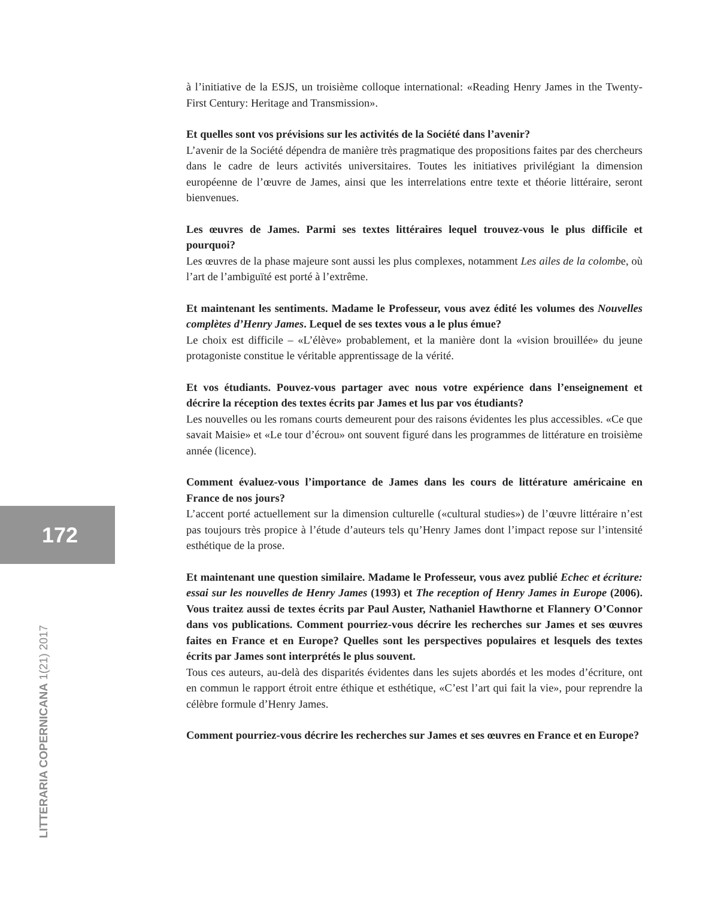à l’initiative de la ESJS, un troisième colloque international: «Reading Henry James in the Twenty-First Century: Heritage and Transmission».
Et quelles sont vos prévisions sur les activités de la Société dans l’avenir?
L’avenir de la Société dépendra de manière très pragmatique des propositions faites par des chercheurs dans le cadre de leurs activités universitaires. Toutes les initiatives privilégiant la dimension européenne de l’œuvre de James, ainsi que les interrelations entre texte et théorie littéraire, seront bienvenues.
Les œuvres de James. Parmi ses textes littéraires lequel trouvez-vous le plus difficile et pourquoi?
Les œuvres de la phase majeure sont aussi les plus complexes, notamment Les ailes de la colombe, où l’art de l’ambiguïté est porté à l’extrême.
Et maintenant les sentiments. Madame le Professeur, vous avez édité les volumes des Nouvelles complètes d’Henry James. Lequel de ses textes vous a le plus émue?
Le choix est difficile – «L’élève» probablement, et la manière dont la «vision brouillée» du jeune protagoniste constitue le véritable apprentissage de la vérité.
Et vos étudiants. Pouvez-vous partager avec nous votre expérience dans l’enseignement et décrire la réception des textes écrits par James et lus par vos étudiants?
Les nouvelles ou les romans courts demeurent pour des raisons évidentes les plus accessibles. «Ce que savait Maisie» et «Le tour d’écrou» ont souvent figuré dans les programmes de littérature en troisième année (licence).
Comment évaluez-vous l’importance de James dans les cours de littérature américaine en France de nos jours?
L’accent porté actuellement sur la dimension culturelle («cultural studies») de l’œuvre littéraire n’est pas toujours très propice à l’étude d’auteurs tels qu’Henry James dont l’impact repose sur l’intensité esthétique de la prose.
Et maintenant une question similaire. Madame le Professeur, vous avez publié Echec et écriture: essai sur les nouvelles de Henry James (1993) et The reception of Henry James in Europe (2006). Vous traitez aussi de textes écrits par Paul Auster, Nathaniel Hawthorne et Flannery O’Connor dans vos publications. Comment pourriez-vous décrire les recherches sur James et ses œuvres faites en France et en Europe? Quelles sont les perspectives populaires et lesquels des textes écrits par James sont interprétés le plus souvent.
Tous ces auteurs, au-delà des disparités évidentes dans les sujets abordés et les modes d’écriture, ont en commun le rapport étroit entre éthique et esthétique, «C’est l’art qui fait la vie», pour reprendre la célèbre formule d’Henry James.
Comment pourriez-vous décrire les recherches sur James et ses œuvres en France et en Europe?
172
LITTERARIA COPERNICANA 1(21) 2017